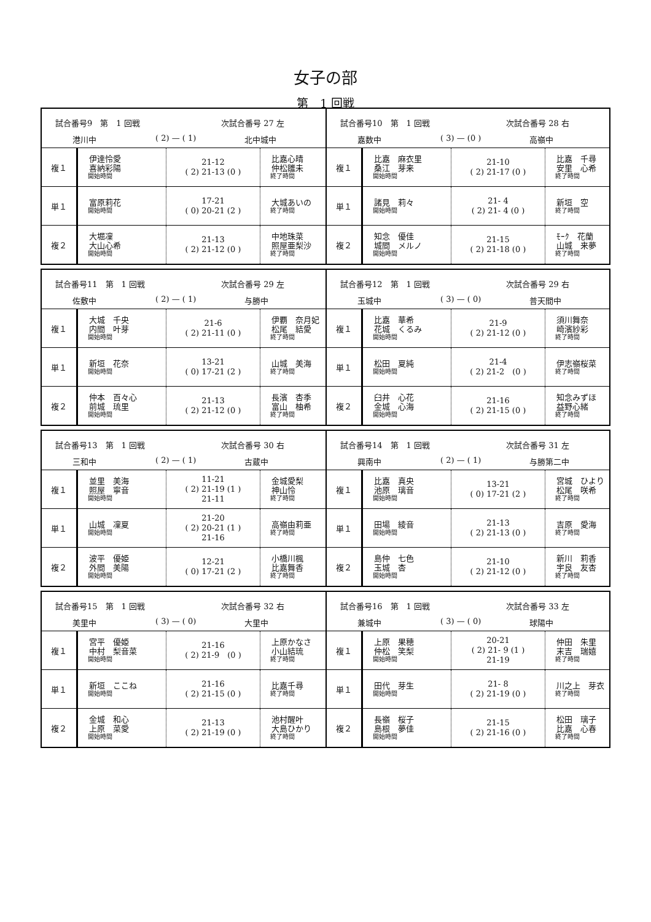女子の部
第　1 回戦
| 試合番号9 第 1 回戦 次試合番号 27 左 港川中 ( 2) — ( 1) 北中城中 | | | |
| 複１ | 伊達怜愛 喜納彩陽 開始時間 | 21-12 ( 2) 21-13 (0 ) | 比嘉心晴 仲松雛未 終了時間 |
| 単１ | 富原莉花 開始時間 | 17-21 ( 0) 20-21 (2 ) | 大城あいの 終了時間 |
| 複２ | 大堀凜 大山心希 開始時間 | 21-13 ( 2) 21-12 (0 ) | 中地珠菜 照屋亜梨沙 終了時間 |
| 試合番号10 第 1 回戦 次試合番号 28 右 嘉数中 ( 3) — (0 ) 高嶺中 | | | |
| 複１ | 比嘉 麻衣里 桑江 芽来 開始時間 | 21-10 ( 2) 21-17 (0 ) | 比嘉 千尋 安里 心希 終了時間 |
| 単１ | 諸見 莉々 開始時間 | 21- 4 ( 2) 21- 4 (0 ) | 新垣 空 終了時間 |
| 複２ | 知念 優佳 城間 メルノ 開始時間 | 21-15 ( 2) 21-18 (0 ) | ﾓｰｸ 花蘭 山城 来夢 終了時間 |
| 試合番号11 第 1 回戦 次試合番号 29 左 佐敷中 ( 2) — ( 1) 与勝中 | | | |
| 複１ | 大城 千央 内間 叶芽 開始時間 | 21-6 ( 2) 21-11 (0 ) | 伊覇 奈月妃 松尾 結愛 終了時間 |
| 単１ | 新垣 花奈 開始時間 | 13-21 ( 0) 17-21 (2 ) | 山城 美海 終了時間 |
| 複２ | 仲本 百々心 前城 琉里 開始時間 | 21-13 ( 2) 21-12 (0 ) | 長濱 杏季 富山 柚希 終了時間 |
| 試合番号12 第 1 回戦 次試合番号 29 右 玉城中 ( 3) — ( 0) 普天間中 | | | |
| 複１ | 比嘉 華希 花城 くるみ 開始時間 | 21-9 ( 2) 21-12 (0 ) | 須川舞奈 崎濱紗彩 終了時間 |
| 単１ | 松田 夏純 開始時間 | 21-4 ( 2) 21-2 (0 ) | 伊志嶺桜菜 終了時間 |
| 複２ | 臼井 心花 金城 心海 開始時間 | 21-16 ( 2) 21-15 (0 ) | 知念みずほ 益野心緒 終了時間 |
| 試合番号13 第 1 回戦 次試合番号 30 右 三和中 ( 2) — ( 1) 古蔵中 | | | |
| 複１ | 並里 美海 照屋 寧音 開始時間 | 11-21 ( 2) 21-19 (1 ) 21-11 | 金城愛梨 神山怜 終了時間 |
| 単１ | 山城 凜夏 開始時間 | 21-20 ( 2) 20-21 (1 ) 21-16 | 高嶺由莉亜 終了時間 |
| 複２ | 波平 優姫 外間 美陽 開始時間 | 12-21 ( 0) 17-21 (2 ) | 小橋川楓 比嘉舞香 終了時間 |
| 試合番号14 第 1 回戦 次試合番号 31 左 興南中 ( 2) — ( 1) 与勝第二中 | | | |
| 複１ | 比嘉 真央 池原 璃音 開始時間 | 13-21 ( 0) 17-21 (2 ) | 宮城 ひより 松尾 咲希 終了時間 |
| 単１ | 田場 綾音 開始時間 | 21-13 ( 2) 21-13 (0 ) | 吉原 愛海 終了時間 |
| 複２ | 島仲 七色 玉城 杏 開始時間 | 21-10 ( 2) 21-12 (0 ) | 新川 莉香 宇良 友杏 終了時間 |
| 試合番号15 第 1 回戦 次試合番号 32 右 美里中 ( 3) — ( 0) 大里中 | | | |
| 複１ | 宮平 優姫 中村 梨音菜 開始時間 | 21-16 ( 2) 21-9 (0 ) | 上原かなさ 小山結琉 終了時間 |
| 単１ | 新垣 ここね 開始時間 | 21-16 ( 2) 21-15 (0 ) | 比嘉千尋 終了時間 |
| 複２ | 金城 和心 上原 菜愛 開始時間 | 21-13 ( 2) 21-19 (0 ) | 池村醒叶 大島ひかり 終了時間 |
| 試合番号16 第 1 回戦 次試合番号 33 左 兼城中 ( 3) — ( 0) 球陽中 | | | |
| 複１ | 上原 果穂 仲松 笑梨 開始時間 | 20-21 ( 2) 21- 9 (1 ) 21-19 | 仲田 朱里 末吉 瑞嬉 終了時間 |
| 単１ | 田代 芽生 開始時間 | 21- 8 ( 2) 21-19 (0 ) | 川之上 芽衣 終了時間 |
| 複２ | 長嶺 桜子 島根 夢佳 開始時間 | 21-15 ( 2) 21-16 (0 ) | 松田 璃子 比嘉 心春 終了時間 |